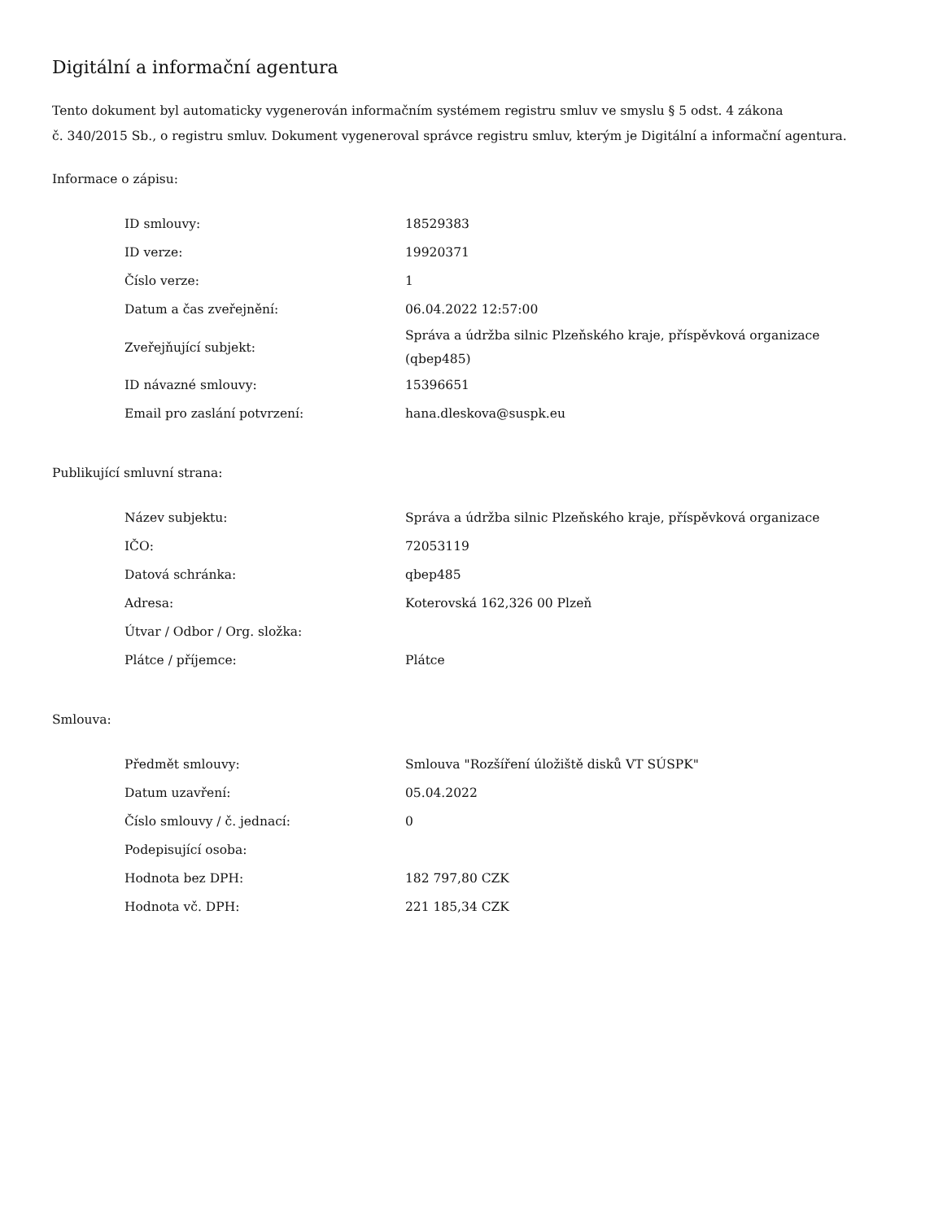Digitální a informační agentura
Tento dokument byl automaticky vygenerován informačním systémem registru smluv ve smyslu § 5 odst. 4 zákona
č. 340/2015 Sb., o registru smluv. Dokument vygeneroval správce registru smluv, kterým je Digitální a informační agentura.
Informace o zápisu:
| ID smlouvy: | 18529383 |
| ID verze: | 19920371 |
| Číslo verze: | 1 |
| Datum a čas zveřejnění: | 06.04.2022 12:57:00 |
| Zveřejňující subjekt: | Správa a údržba silnic Plzeňského kraje, příspěvková organizace (qbep485) |
| ID návazné smlouvy: | 15396651 |
| Email pro zaslání potvrzení: | hana.dleskova@suspk.eu |
Publikující smluvní strana:
| Název subjektu: | Správa a údržba silnic Plzeňského kraje, příspěvková organizace |
| IČO: | 72053119 |
| Datová schránka: | qbep485 |
| Adresa: | Koterovská 162,326 00 Plzeň |
| Útvar / Odbor / Org. složka: | |
| Plátce / příjemce: | Plátce |
Smlouva:
| Předmět smlouvy: | Smlouva "Rozšíření úložiště disků VT SÚSPK" |
| Datum uzavření: | 05.04.2022 |
| Číslo smlouvy / č. jednací: | 0 |
| Podepisující osoba: | |
| Hodnota bez DPH: | 182 797,80 CZK |
| Hodnota vč. DPH: | 221 185,34 CZK |